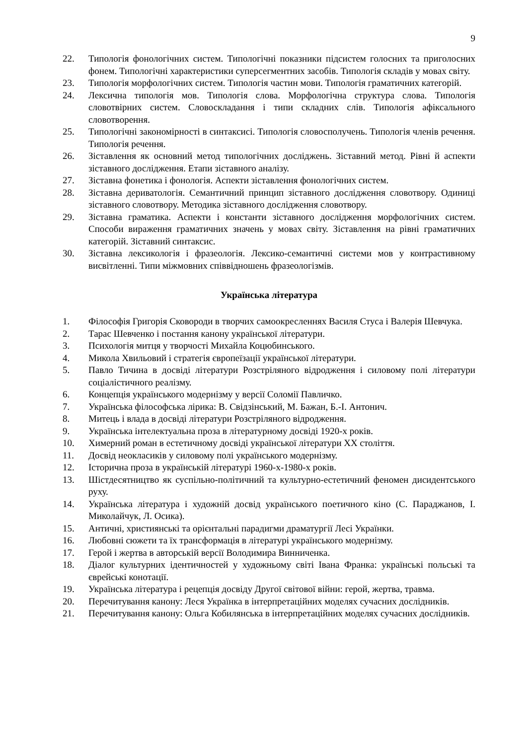9
22. Типологія фонологічних систем. Типологічні показники підсистем голосних та приголосних фонем. Типологічні характеристики суперсегментних засобів. Типологія складів у мовах світу.
23. Типологія морфологічних систем. Типологія частин мови. Типологія граматичних категорій.
24. Лексична типологія мов. Типологія слова. Морфологічна структура слова. Типологія словотвірних систем. Словоскладання і типи складних слів. Типологія афіксального словотворення.
25. Типологічні закономірності в синтаксисі. Типологія словосполучень. Типологія членів речення. Типологія речення.
26. Зіставлення як основний метод типологічних досліджень. Зіставний метод. Рівні й аспекти зіставного дослідження. Етапи зіставного аналізу.
27. Зіставна фонетика і фонологія. Аспекти зіставлення фонологічних систем.
28. Зіставна дериватологія. Семантичний принцип зіставного дослідження словотвору. Одиниці зіставного словотвору. Методика зіставного дослідження словотвору.
29. Зіставна граматика. Аспекти і константи зіставного дослідження морфологічних систем. Способи вираження граматичних значень у мовах світу. Зіставлення на рівні граматичних категорій. Зіставний синтаксис.
30. Зіставна лексикологія і фразеологія. Лексико-семантичні системи мов у контрастивному висвітленні. Типи міжмовних співвідношень фразеологізмів.
Українська література
1. Філософія Григорія Сковороди в творчих самоокресленнях Василя Стуса і Валерія Шевчука.
2. Тарас Шевченко і постання канону української літератури.
3. Психологія митця у творчості Михайла Коцюбинського.
4. Микола Хвильовий і стратегія європеїзації української літератури.
5. Павло Тичина в досвіді літератури Розстріляного відродження і силовому полі літератури соціалістичного реалізму.
6. Концепція українського модернізму у версії Соломії Павличко.
7. Українська філософська лірика: В. Свідзінський, М. Бажан, Б.-І. Антонич.
8. Митець і влада в досвіді літератури Розстріляного відродження.
9. Українська інтелектуальна проза в літературному досвіді 1920-х років.
10. Химерний роман в естетичному досвіді української літератури ХХ століття.
11. Досвід неокласиків у силовому полі українського модернізму.
12. Історична проза в українській літературі 1960-х-1980-х років.
13. Шістдесятництво як суспільно-політичний та культурно-естетичний феномен дисидентського руху.
14. Українська література і художній досвід українського поетичного кіно (С. Параджанов, І. Миколайчук, Л. Осика).
15. Античні, християнські та орієнтальні парадигми драматургії Лесі Українки.
16. Любовні сюжети та їх трансформація в літературі українського модернізму.
17. Герой і жертва в авторській версії Володимира Винниченка.
18. Діалог культурних ідентичностей у художньому світі Івана Франка: українські польські та єврейські конотації.
19. Українська література і рецепція досвіду Другої світової війни: герой, жертва, травма.
20. Перечитування канону: Леся Українка в інтерпретаційних моделях сучасних дослідників.
21. Перечитування канону: Ольга Кобилянська в інтерпретаційних моделях сучасних дослідників.